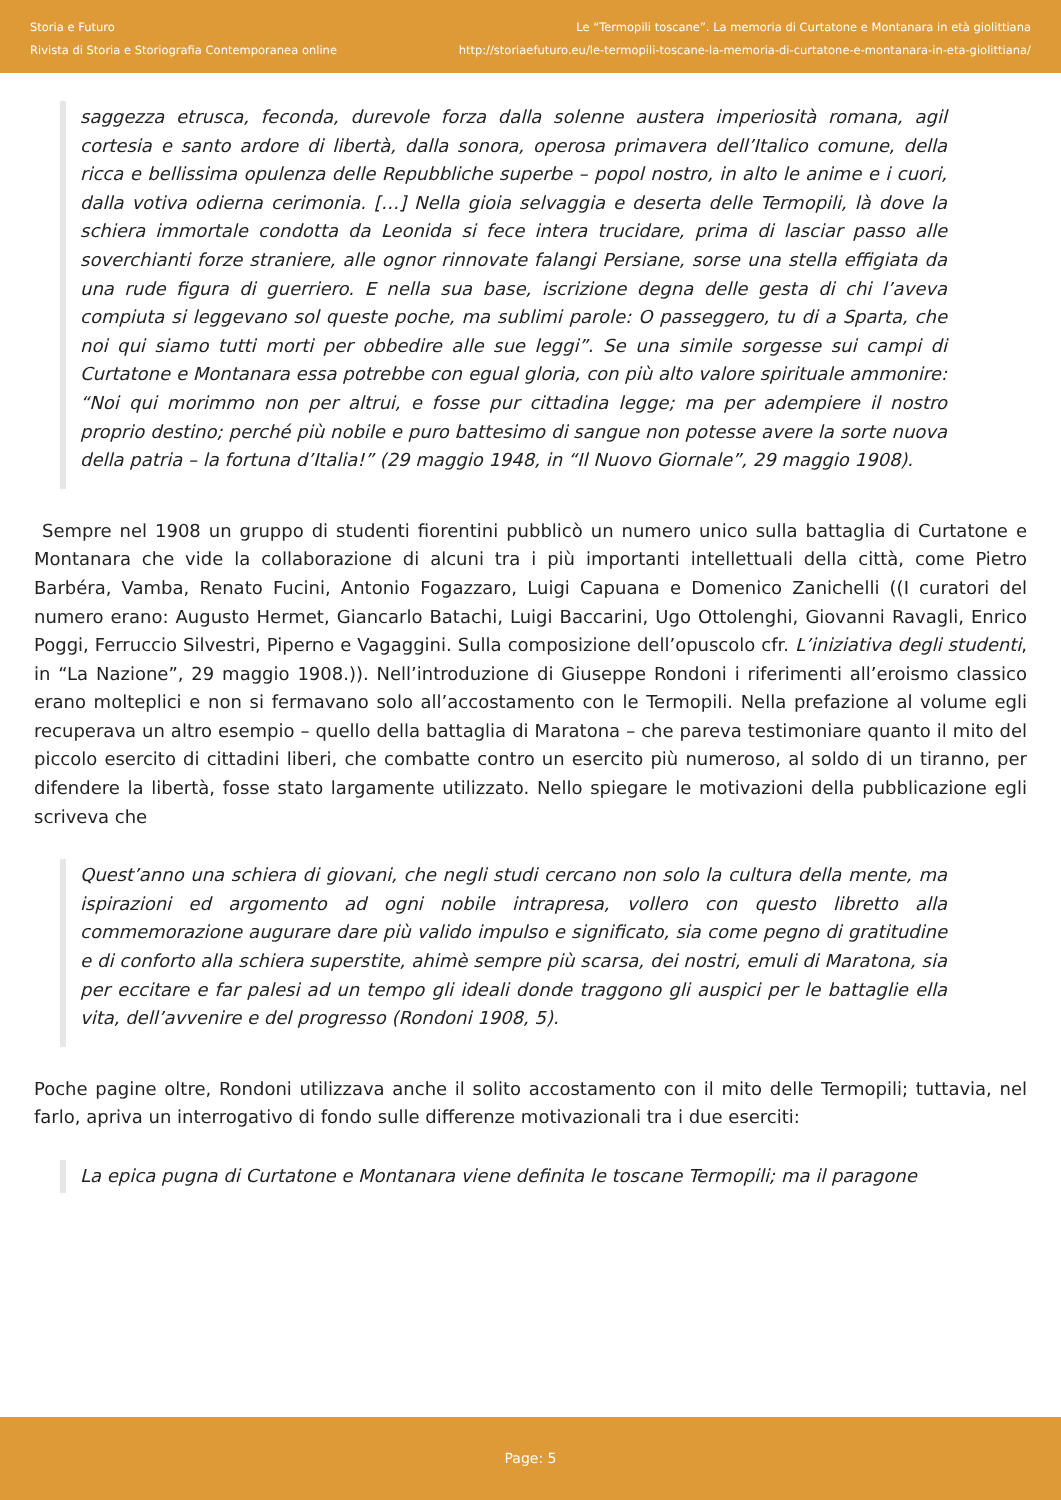Storia e Futuro
Rivista di Storia e Storiografia Contemporanea online
Le “Termopili toscane”. La memoria di Curtatone e Montanara in età giolittiana
http://storiaefuturo.eu/le-termopili-toscane-la-memoria-di-curtatone-e-montanara-in-eta-giolittiana/
saggezza etrusca, feconda, durevole forza dalla solenne austera imperiosità romana, agil cortesia e santo ardore di libertà, dalla sonora, operosa primavera dell’Italico comune, della ricca e bellissima opulenza delle Repubbliche superbe – popol nostro, in alto le anime e i cuori, dalla votiva odierna cerimonia. […] Nella gioia selvaggia e deserta delle Termopili, là dove la schiera immortale condotta da Leonida si fece intera trucidare, prima di lasciar passo alle soverchianti forze straniere, alle ognor rinnovate falangi Persiane, sorse una stella effigiata da una rude figura di guerriero. E nella sua base, iscrizione degna delle gesta di chi l’aveva compiuta si leggevano sol queste poche, ma sublimi parole: O passeggero, tu di a Sparta, che noi qui siamo tutti morti per obbedire alle sue leggi”. Se una simile sorgesse sui campi di Curtatone e Montanara essa potrebbe con egual gloria, con più alto valore spirituale ammonire: “Noi qui morimmo non per altrui, e fosse pur cittadina legge; ma per adempiere il nostro proprio destino; perché più nobile e puro battesimo di sangue non potesse avere la sorte nuova della patria – la fortuna d’Italia!” (29 maggio 1948, in “Il Nuovo Giornale”, 29 maggio 1908).
Sempre nel 1908 un gruppo di studenti fiorentini pubblicò un numero unico sulla battaglia di Curtatone e Montanara che vide la collaborazione di alcuni tra i più importanti intellettuali della città, come Pietro Barbéra, Vamba, Renato Fucini, Antonio Fogazzaro, Luigi Capuana e Domenico Zanichelli ((I curatori del numero erano: Augusto Hermet, Giancarlo Batachi, Luigi Baccarini, Ugo Ottolenghi, Giovanni Ravagli, Enrico Poggi, Ferruccio Silvestri, Piperno e Vagaggini. Sulla composizione dell’opuscolo cfr. L’iniziativa degli studenti, in “La Nazione”, 29 maggio 1908.)). Nell’introduzione di Giuseppe Rondoni i riferimenti all’eroismo classico erano molteplici e non si fermavano solo all’accostamento con le Termopili. Nella prefazione al volume egli recuperava un altro esempio – quello della battaglia di Maratona – che pareva testimoniare quanto il mito del piccolo esercito di cittadini liberi, che combatte contro un esercito più numeroso, al soldo di un tiranno, per difendere la libertà, fosse stato largamente utilizzato. Nello spiegare le motivazioni della pubblicazione egli scriveva che
Quest’anno una schiera di giovani, che negli studi cercano non solo la cultura della mente, ma ispirazioni ed argomento ad ogni nobile intrapresa, vollero con questo libretto alla commemorazione augurare dare più valido impulso e significato, sia come pegno di gratitudine e di conforto alla schiera superstite, ahimè sempre più scarsa, dei nostri, emuli di Maratona, sia per eccitare e far palesi ad un tempo gli ideali donde traggono gli auspici per le battaglie ella vita, dell’avvenire e del progresso (Rondoni 1908, 5).
Poche pagine oltre, Rondoni utilizzava anche il solito accostamento con il mito delle Termopili; tuttavia, nel farlo, apriva un interrogativo di fondo sulle differenze motivazionali tra i due eserciti:
La epica pugna di Curtatone e Montanara viene definita le toscane Termopili; ma il paragone
Page: 5